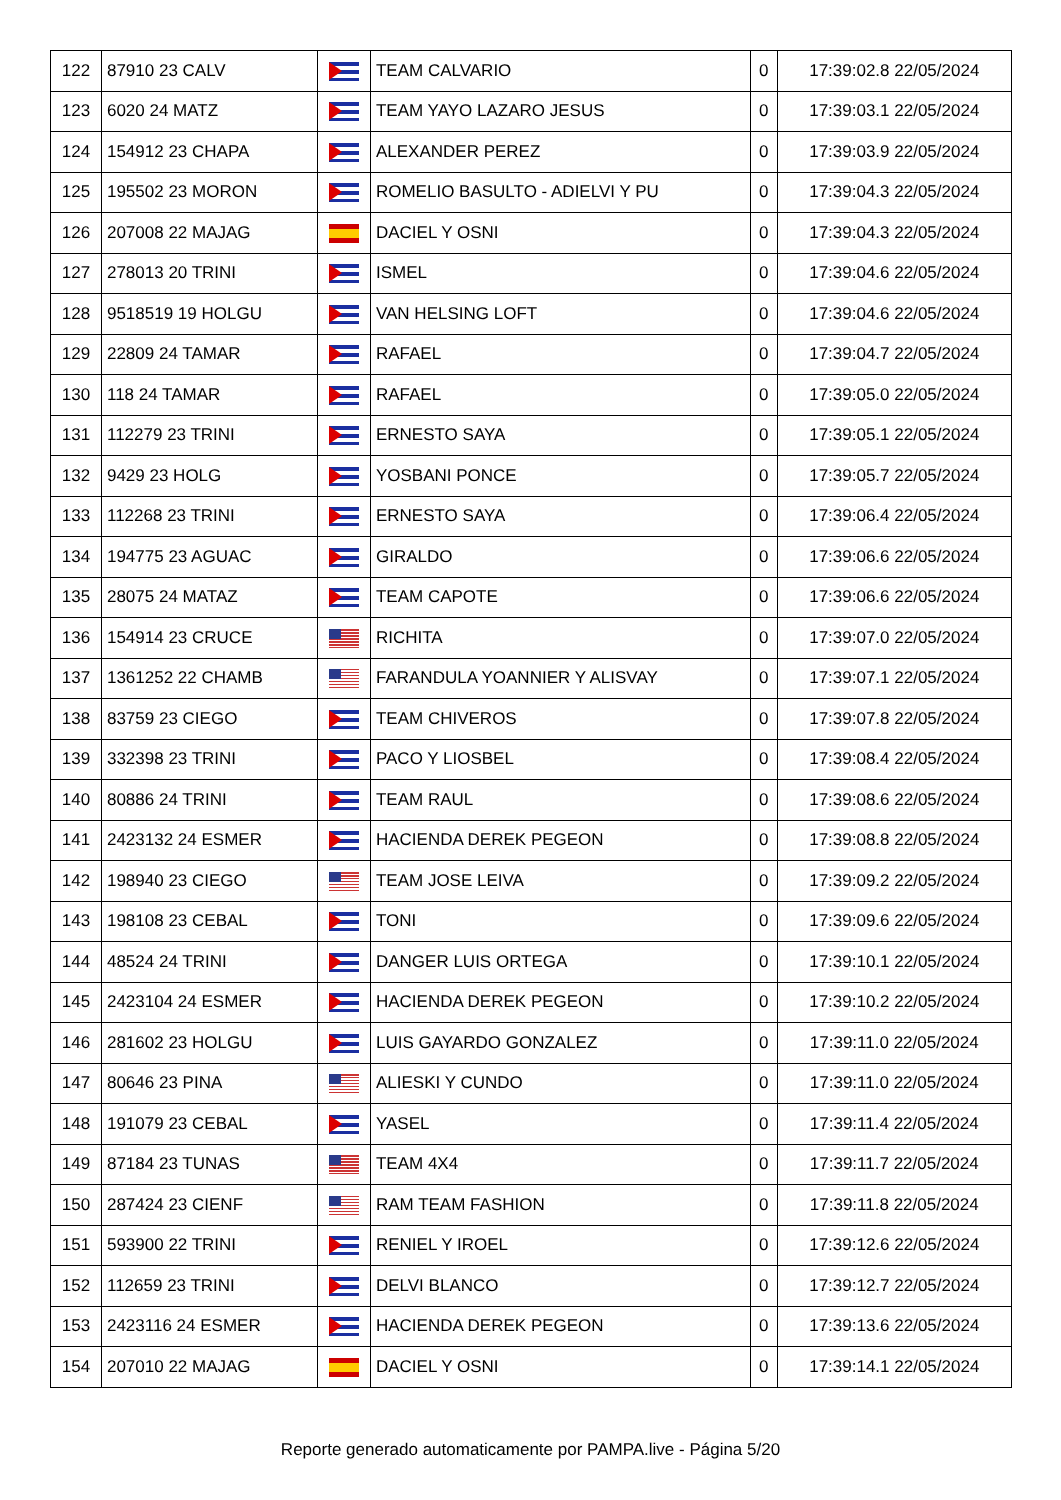| 122 | 87910 23 CALV | | TEAM CALVARIO | 0 | 17:39:02.8 22/05/2024 |
| 123 | 6020 24 MATZ | | TEAM YAYO LAZARO JESUS | 0 | 17:39:03.1 22/05/2024 |
| 124 | 154912 23 CHAPA | | ALEXANDER PEREZ | 0 | 17:39:03.9 22/05/2024 |
| 125 | 195502 23 MORON | | ROMELIO BASULTO - ADIELVI Y PU | 0 | 17:39:04.3 22/05/2024 |
| 126 | 207008 22 MAJAG | | DACIEL Y OSNI | 0 | 17:39:04.3 22/05/2024 |
| 127 | 278013 20 TRINI | | ISMEL | 0 | 17:39:04.6 22/05/2024 |
| 128 | 9518519 19 HOLGU | | VAN HELSING LOFT | 0 | 17:39:04.6 22/05/2024 |
| 129 | 22809 24 TAMAR | | RAFAEL | 0 | 17:39:04.7 22/05/2024 |
| 130 | 118 24 TAMAR | | RAFAEL | 0 | 17:39:05.0 22/05/2024 |
| 131 | 112279 23 TRINI | | ERNESTO SAYA | 0 | 17:39:05.1 22/05/2024 |
| 132 | 9429 23 HOLG | | YOSBANI PONCE | 0 | 17:39:05.7 22/05/2024 |
| 133 | 112268 23 TRINI | | ERNESTO SAYA | 0 | 17:39:06.4 22/05/2024 |
| 134 | 194775 23 AGUAC | | GIRALDO | 0 | 17:39:06.6 22/05/2024 |
| 135 | 28075 24 MATAZ | | TEAM CAPOTE | 0 | 17:39:06.6 22/05/2024 |
| 136 | 154914 23 CRUCE | | RICHITA | 0 | 17:39:07.0 22/05/2024 |
| 137 | 1361252 22 CHAMB | | FARANDULA YOANNIER Y ALISVAY | 0 | 17:39:07.1 22/05/2024 |
| 138 | 83759 23 CIEGO | | TEAM CHIVEROS | 0 | 17:39:07.8 22/05/2024 |
| 139 | 332398 23 TRINI | | PACO Y LIOSBEL | 0 | 17:39:08.4 22/05/2024 |
| 140 | 80886 24 TRINI | | TEAM RAUL | 0 | 17:39:08.6 22/05/2024 |
| 141 | 2423132 24 ESMER | | HACIENDA DEREK PEGEON | 0 | 17:39:08.8 22/05/2024 |
| 142 | 198940 23 CIEGO | | TEAM JOSE LEIVA | 0 | 17:39:09.2 22/05/2024 |
| 143 | 198108 23 CEBAL | | TONI | 0 | 17:39:09.6 22/05/2024 |
| 144 | 48524 24 TRINI | | DANGER LUIS ORTEGA | 0 | 17:39:10.1 22/05/2024 |
| 145 | 2423104 24 ESMER | | HACIENDA DEREK PEGEON | 0 | 17:39:10.2 22/05/2024 |
| 146 | 281602 23 HOLGU | | LUIS GAYARDO GONZALEZ | 0 | 17:39:11.0 22/05/2024 |
| 147 | 80646 23 PINA | | ALIESKI Y CUNDO | 0 | 17:39:11.0 22/05/2024 |
| 148 | 191079 23 CEBAL | | YASEL | 0 | 17:39:11.4 22/05/2024 |
| 149 | 87184 23 TUNAS | | TEAM 4X4 | 0 | 17:39:11.7 22/05/2024 |
| 150 | 287424 23 CIENF | | RAM TEAM FASHION | 0 | 17:39:11.8 22/05/2024 |
| 151 | 593900 22 TRINI | | RENIEL Y IROEL | 0 | 17:39:12.6 22/05/2024 |
| 152 | 112659 23 TRINI | | DELVI BLANCO | 0 | 17:39:12.7 22/05/2024 |
| 153 | 2423116 24 ESMER | | HACIENDA DEREK PEGEON | 0 | 17:39:13.6 22/05/2024 |
| 154 | 207010 22 MAJAG | | DACIEL Y OSNI | 0 | 17:39:14.1 22/05/2024 |
Reporte generado automaticamente por PAMPA.live - Página 5/20